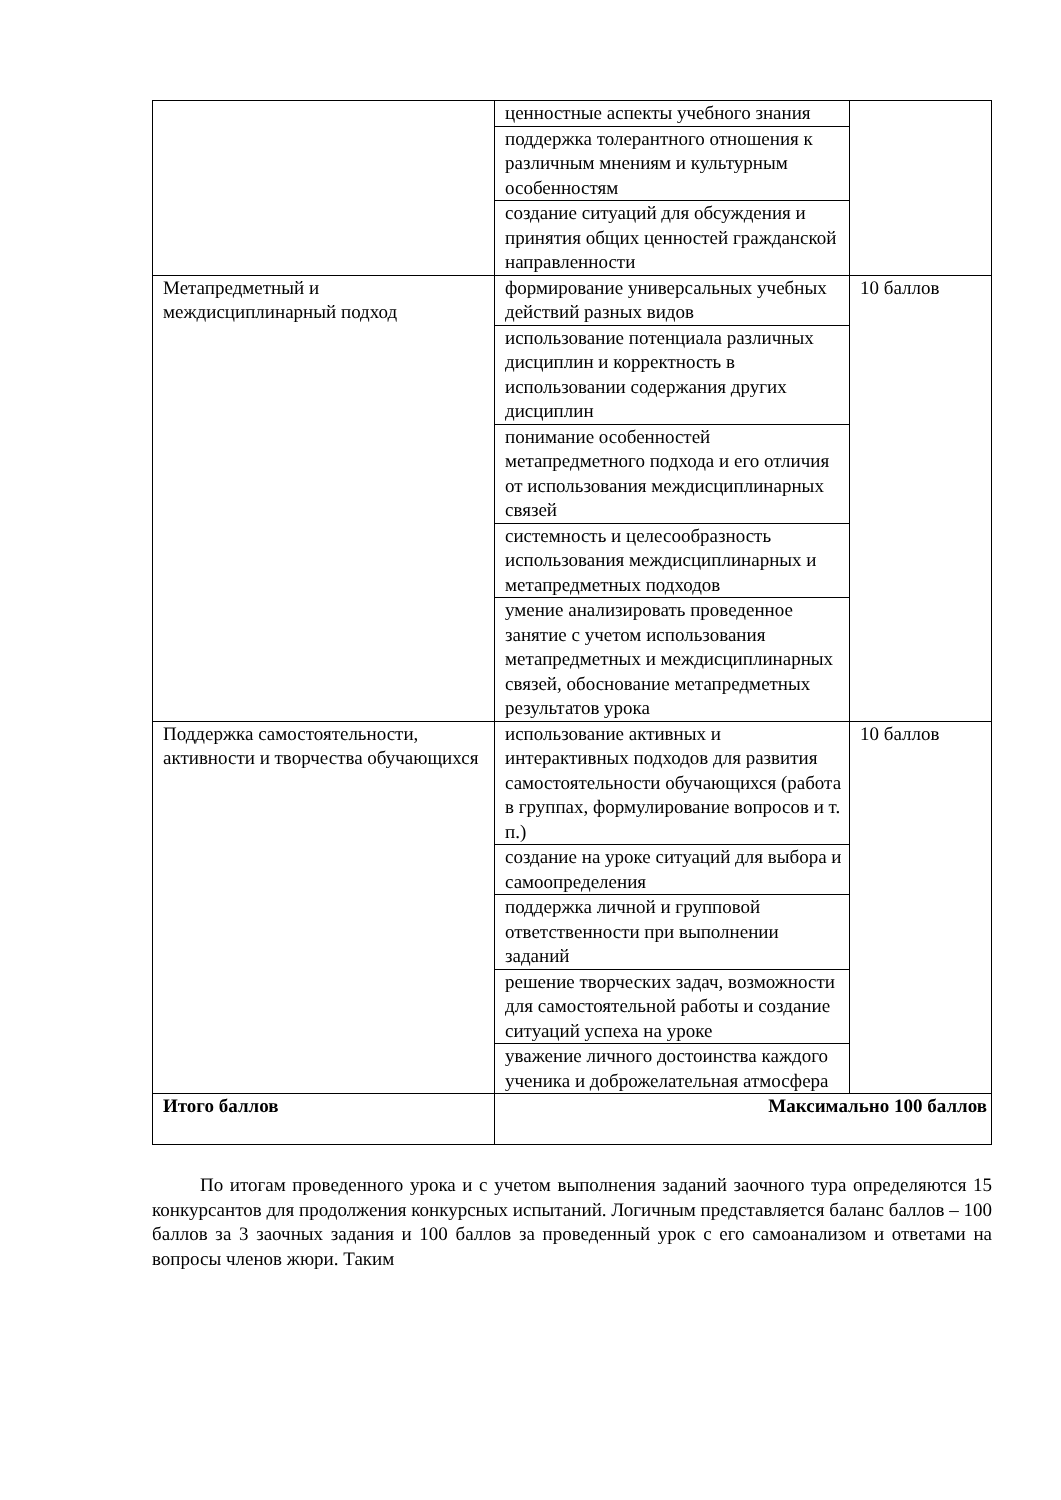| | ценностные аспекты учебного знания | |
| | поддержка толерантного отношения к различным мнениям и культурным особенностям | |
| | создание ситуаций для обсуждения и принятия общих ценностей гражданской направленности | |
| Метапредметный и междисциплинарный подход | формирование универсальных учебных действий разных видов | 10 баллов |
| | использование потенциала различных дисциплин и корректность в использовании содержания других дисциплин | |
| | понимание особенностей метапредметного подхода и его отличия от использования междисциплинарных связей | |
| | системность и целесообразность использования междисциплинарных и метапредметных подходов | |
| | умение анализировать проведенное занятие с учетом использования метапредметных и междисциплинарных связей, обоснование метапредметных результатов урока | |
| Поддержка самостоятельности, активности и творчества обучающихся | использование активных и интерактивных подходов для развития самостоятельности обучающихся (работа в группах, формулирование вопросов и т. п.) | 10 баллов |
| | создание на уроке ситуаций для выбора и самоопределения | |
| | поддержка личной и групповой ответственности при выполнении заданий | |
| | решение творческих задач, возможности для самостоятельной работы и создание ситуаций успеха на уроке | |
| | уважение личного достоинства каждого ученика и доброжелательная атмосфера | |
| Итого баллов | Максимально 100 баллов | |
По итогам проведенного урока и с учетом выполнения заданий заочного тура определяются 15 конкурсантов для продолжения конкурсных испытаний. Логичным представляется баланс баллов – 100 баллов за 3 заочных задания и 100 баллов за проведенный урок с его самоанализом и ответами на вопросы членов жюри. Таким